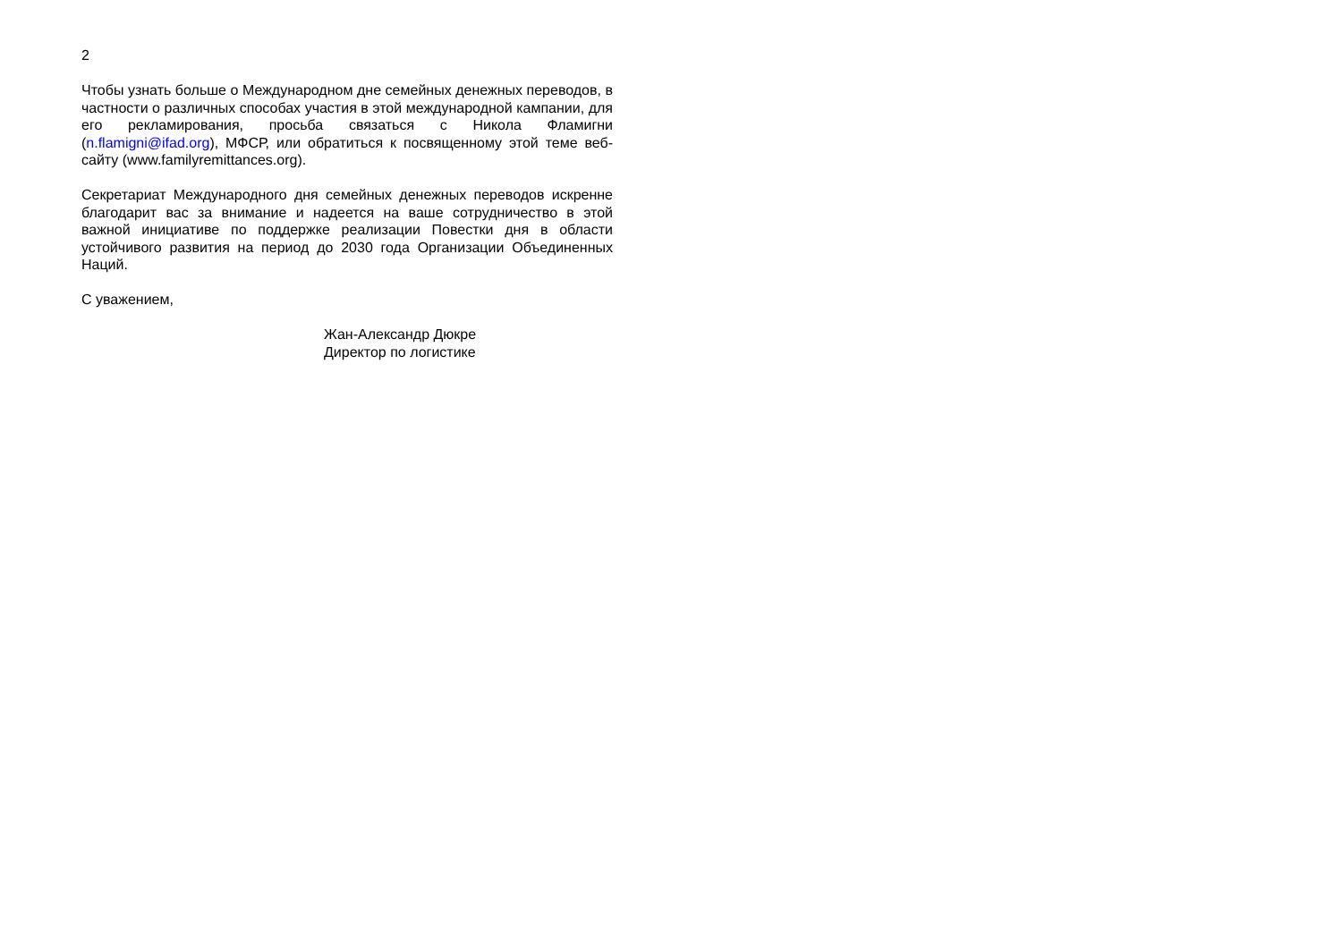2
Чтобы узнать больше о Международном дне семейных денежных переводов, в частности о различных способах участия в этой международной кампании, для его рекламирования, просьба связаться с Никола Фламигни (n.flamigni@ifad.org), МФСР, или обратиться к посвященному этой теме веб-сайту (www.familyremittances.org).
Секретариат Международного дня семейных денежных переводов искренне благодарит вас за внимание и надеется на ваше сотрудничество в этой важной инициативе по поддержке реализации Повестки дня в области устойчивого развития на период до 2030 года Организации Объединенных Наций.
С уважением,
Жан-Александр Дюкре
Директор по логистике